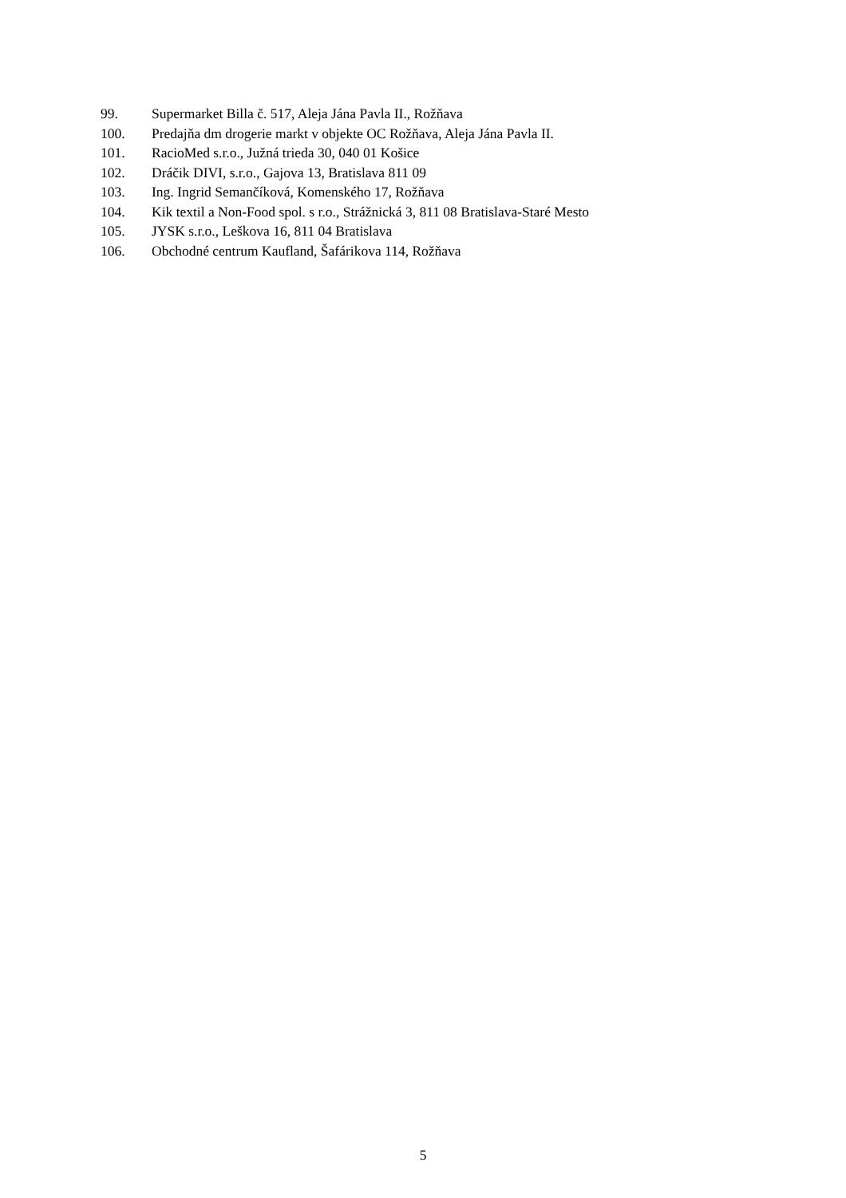99. Supermarket Billa č. 517, Aleja Jána Pavla II., Rožňava
100. Predajňa dm drogerie markt v objekte OC Rožňava, Aleja Jána Pavla II.
101. RacioMed s.r.o., Južná trieda 30, 040 01 Košice
102. Dráčik DIVI, s.r.o., Gajova 13, Bratislava 811 09
103. Ing. Ingrid Semančíková, Komenského 17, Rožňava
104. Kik textil a Non-Food spol. s r.o., Strážnická 3, 811 08 Bratislava-Staré Mesto
105. JYSK s.r.o., Leškova 16, 811 04 Bratislava
106. Obchodné centrum Kaufland, Šafárikova 114, Rožňava
5